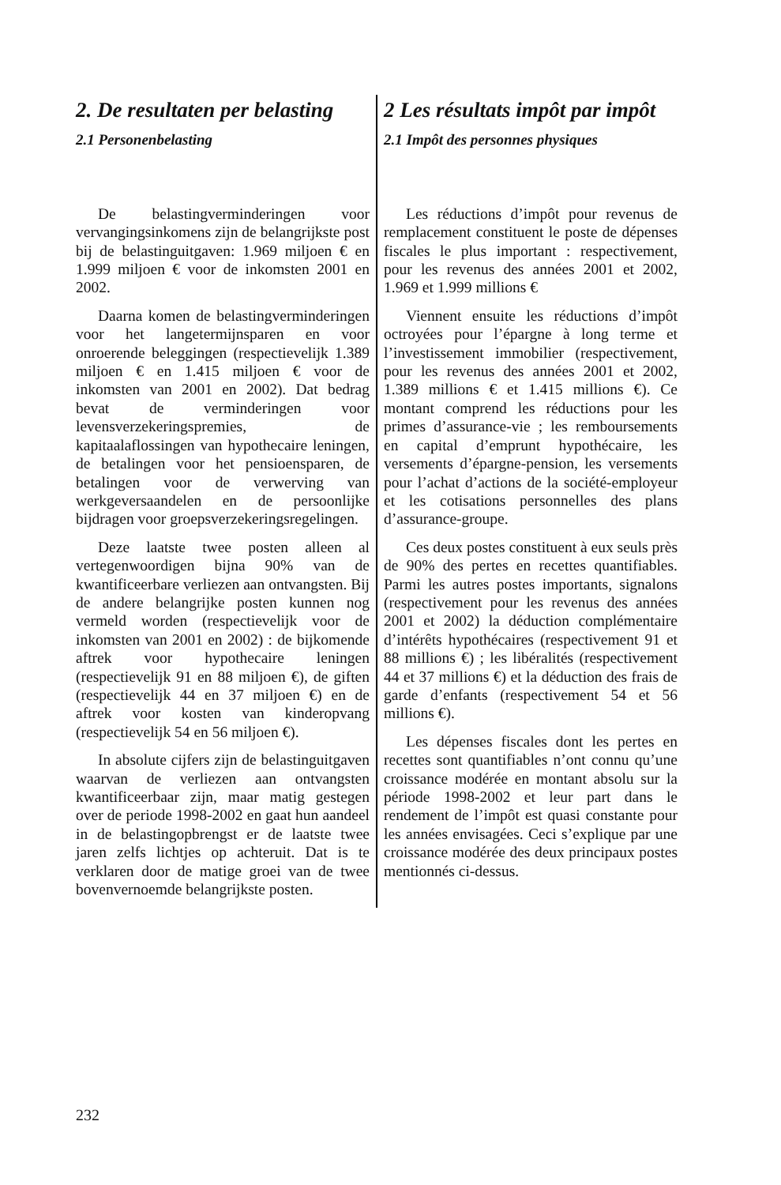2. De resultaten per belasting
2.1 Personenbelasting
De belastingverminderingen voor vervangingsinkomens zijn de belangrijkste post bij de belastinguitgaven: 1.969 miljoen € en 1.999 miljoen € voor de inkomsten 2001 en 2002.
Daarna komen de belastingverminderingen voor het langetermijnsparen en voor onroerende beleggingen (respectievelijk 1.389 miljoen € en 1.415 miljoen € voor de inkomsten van 2001 en 2002). Dat bedrag bevat de verminderingen voor levensverzekeringspremies, de kapitaalaflossingen van hypothecaire leningen, de betalingen voor het pensioensparen, de betalingen voor de verwerving van werkgeversaandelen en de persoonlijke bijdragen voor groepsverzekeringsregelingen.
Deze laatste twee posten alleen al vertegenwoordigen bijna 90% van de kwantificeerbare verliezen aan ontvangsten. Bij de andere belangrijke posten kunnen nog vermeld worden (respectievelijk voor de inkomsten van 2001 en 2002) : de bijkomende aftrek voor hypothecaire leningen (respectievelijk 91 en 88 miljoen €), de giften (respectievelijk 44 en 37 miljoen €) en de aftrek voor kosten van kinderopvang (respectievelijk 54 en 56 miljoen €).
In absolute cijfers zijn de belastinguitgaven waarvan de verliezen aan ontvangsten kwantificeerbaar zijn, maar matig gestegen over de periode 1998-2002 en gaat hun aandeel in de belastingopbrengst er de laatste twee jaren zelfs lichtjes op achteruit. Dat is te verklaren door de matige groei van de twee bovenvernoemde belangrijkste posten.
2 Les résultats impôt par impôt
2.1 Impôt des personnes physiques
Les réductions d’impôt pour revenus de remplacement constituent le poste de dépenses fiscales le plus important : respectivement, pour les revenus des années 2001 et 2002, 1.969 et 1.999 millions €
Viennent ensuite les réductions d’impôt octroyées pour l’épargne à long terme et l’investissement immobilier (respectivement, pour les revenus des années 2001 et 2002, 1.389 millions € et 1.415 millions €). Ce montant comprend les réductions pour les primes d’assurance-vie ; les remboursements en capital d’emprunt hypothécaire, les versements d’épargne-pension, les versements pour l’achat d’actions de la société-employeur et les cotisations personnelles des plans d’assurance-groupe.
Ces deux postes constituent à eux seuls près de 90% des pertes en recettes quantifiables. Parmi les autres postes importants, signalons (respectivement pour les revenus des années 2001 et 2002) la déduction complémentaire d’intérêts hypothécaires (respectivement 91 et 88 millions €) ; les libéralités (respectivement 44 et 37 millions €) et la déduction des frais de garde d’enfants (respectivement 54 et 56 millions €).
Les dépenses fiscales dont les pertes en recettes sont quantifiables n’ont connu qu’une croissance modérée en montant absolu sur la période 1998-2002 et leur part dans le rendement de l’impôt est quasi constante pour les années envisagées. Ceci s’explique par une croissance modérée des deux principaux postes mentionnés ci-dessus.
232